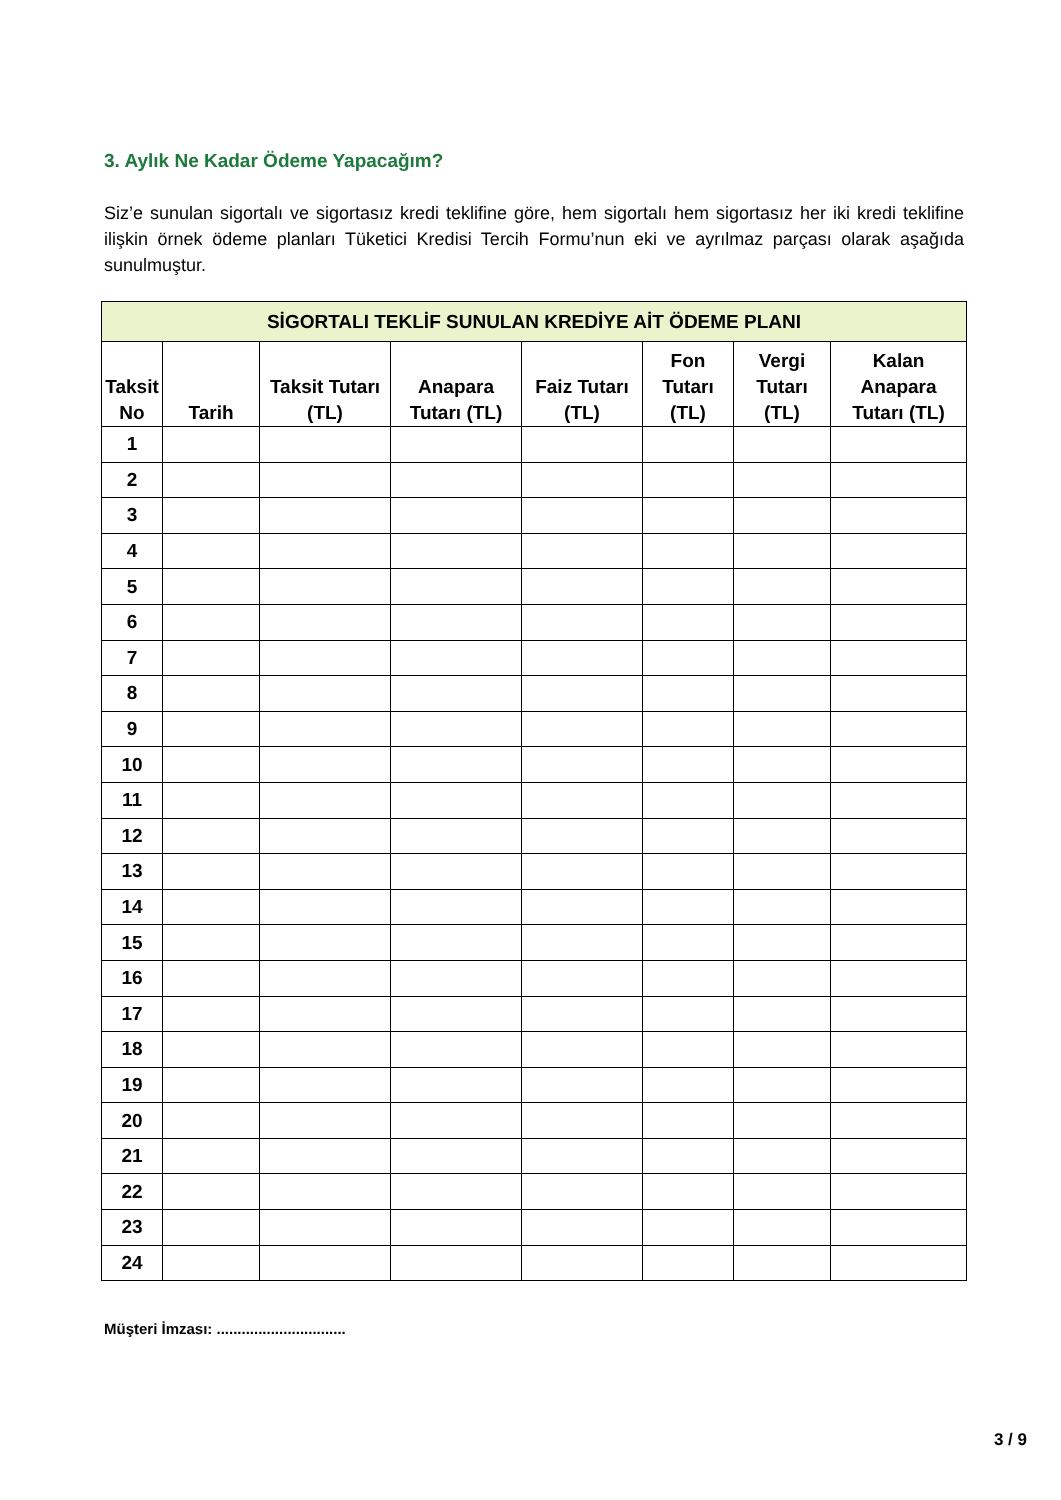3. Aylık Ne Kadar Ödeme Yapacağım?
Siz’e sunulan sigortalı ve sigortasız kredi teklifine göre, hem sigortalı hem sigortasız her iki kredi teklifine ilişkin örnek ödeme planları Tüketici Kredisi Tercih Formu’nun eki ve ayrılmaz parçası olarak aşağıda sunulmuştur.
| SİGORTALI TEKLİF SUNULAN KREDİYE AİT ÖDEME PLANI | | | | | | | |
| --- | --- | --- | --- | --- | --- | --- | --- |
| Taksit No | Tarih | Taksit Tutarı (TL) | Anapara Tutarı (TL) | Faiz Tutarı (TL) | Fon Tutarı (TL) | Vergi Tutarı (TL) | Kalan Anapara Tutarı (TL) |
| 1 | | | | | | | |
| 2 | | | | | | | |
| 3 | | | | | | | |
| 4 | | | | | | | |
| 5 | | | | | | | |
| 6 | | | | | | | |
| 7 | | | | | | | |
| 8 | | | | | | | |
| 9 | | | | | | | |
| 10 | | | | | | | |
| 11 | | | | | | | |
| 12 | | | | | | | |
| 13 | | | | | | | |
| 14 | | | | | | | |
| 15 | | | | | | | |
| 16 | | | | | | | |
| 17 | | | | | | | |
| 18 | | | | | | | |
| 19 | | | | | | | |
| 20 | | | | | | | |
| 21 | | | | | | | |
| 22 | | | | | | | |
| 23 | | | | | | | |
| 24 | | | | | | | |
Müşteri İmzası: ...............................
3 / 9